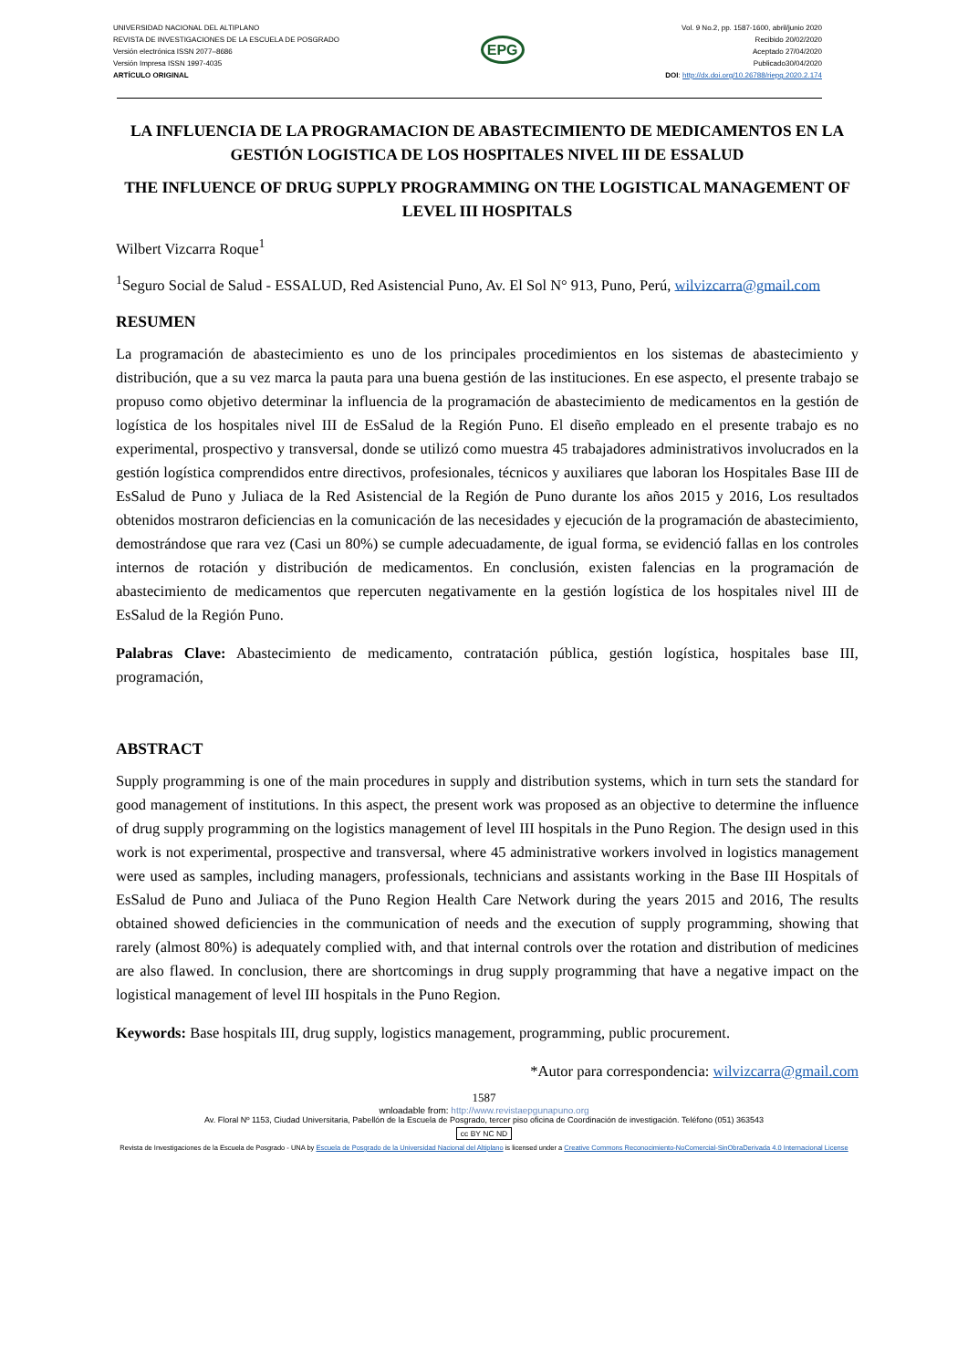UNIVERSIDAD NACIONAL DEL ALTIPLANO
REVISTA DE INVESTIGACIONES DE LA ESCUELA DE POSGRADO
Versión electrónica ISSN 2077–8686
Versión Impresa ISSN 1997-4035
ARTÍCULO ORIGINAL
EPG
Vol. 9 No.2, pp. 1587-1600, abril/junio 2020
Recibido 20/02/2020
Aceptado 27/04/2020
Publicado30/04/2020
DOI: http://dx.doi.org/10.26788/riepg.2020.2.174
LA INFLUENCIA DE LA PROGRAMACION DE ABASTECIMIENTO DE MEDICAMENTOS EN LA GESTIÓN LOGISTICA DE LOS HOSPITALES NIVEL III DE ESSALUD
THE INFLUENCE OF DRUG SUPPLY PROGRAMMING ON THE LOGISTICAL MANAGEMENT OF LEVEL III HOSPITALS
Wilbert Vizcarra Roque<sup>1</sup>
<sup>1</sup> Seguro Social de Salud - ESSALUD, Red Asistencial Puno, Av. El Sol N° 913, Puno, Perú, wilvizcarra@gmail.com
RESUMEN
La programación de abastecimiento es uno de los principales procedimientos en los sistemas de abastecimiento y distribución, que a su vez marca la pauta para una buena gestión de las instituciones. En ese aspecto, el presente trabajo se propuso como objetivo determinar la influencia de la programación de abastecimiento de medicamentos en la gestión de logística de los hospitales nivel III de EsSalud de la Región Puno. El diseño empleado en el presente trabajo es no experimental, prospectivo y transversal, donde se utilizó como muestra 45 trabajadores administrativos involucrados en la gestión logística comprendidos entre directivos, profesionales, técnicos y auxiliares que laboran los Hospitales Base III de EsSalud de Puno y Juliaca de la Red Asistencial de la Región de Puno durante los años 2015 y 2016, Los resultados obtenidos mostraron deficiencias en la comunicación de las necesidades y ejecución de la programación de abastecimiento, demostrándose que rara vez (Casi un 80%) se cumple adecuadamente, de igual forma, se evidenció fallas en los controles internos de rotación y distribución de medicamentos. En conclusión, existen falencias en la programación de abastecimiento de medicamentos que repercuten negativamente en la gestión logística de los hospitales nivel III de EsSalud de la Región Puno.
Palabras Clave: Abastecimiento de medicamento, contratación pública, gestión logística, hospitales base III, programación,
ABSTRACT
Supply programming is one of the main procedures in supply and distribution systems, which in turn sets the standard for good management of institutions. In this aspect, the present work was proposed as an objective to determine the influence of drug supply programming on the logistics management of level III hospitals in the Puno Region. The design used in this work is not experimental, prospective and transversal, where 45 administrative workers involved in logistics management were used as samples, including managers, professionals, technicians and assistants working in the Base III Hospitals of EsSalud de Puno and Juliaca of the Puno Region Health Care Network during the years 2015 and 2016, The results obtained showed deficiencies in the communication of needs and the execution of supply programming, showing that rarely (almost 80%) is adequately complied with, and that internal controls over the rotation and distribution of medicines are also flawed. In conclusion, there are shortcomings in drug supply programming that have a negative impact on the logistical management of level III hospitals in the Puno Region.
Keywords: Base hospitals III, drug supply, logistics management, programming, public procurement.
*Autor para correspondencia: wilvizcarra@gmail.com
1587
wnloadable from: http://www.revistaepgunapuno.org
Av. Floral Nº 1153, Ciudad Universitaria, Pabellón de la Escuela de Posgrado, tercer piso oficina de Coordinación de investigación. Teléfono (051) 363543
cc BY NC ND
Revista de Investigaciones de la Escuela de Posgrado - UNA by Escuela de Posgrado de la Universidad Nacional del Altiplano is licensed under a Creative Commons Reconocimiento-NoComercial-SinObraDerivada 4.0 Internacional License